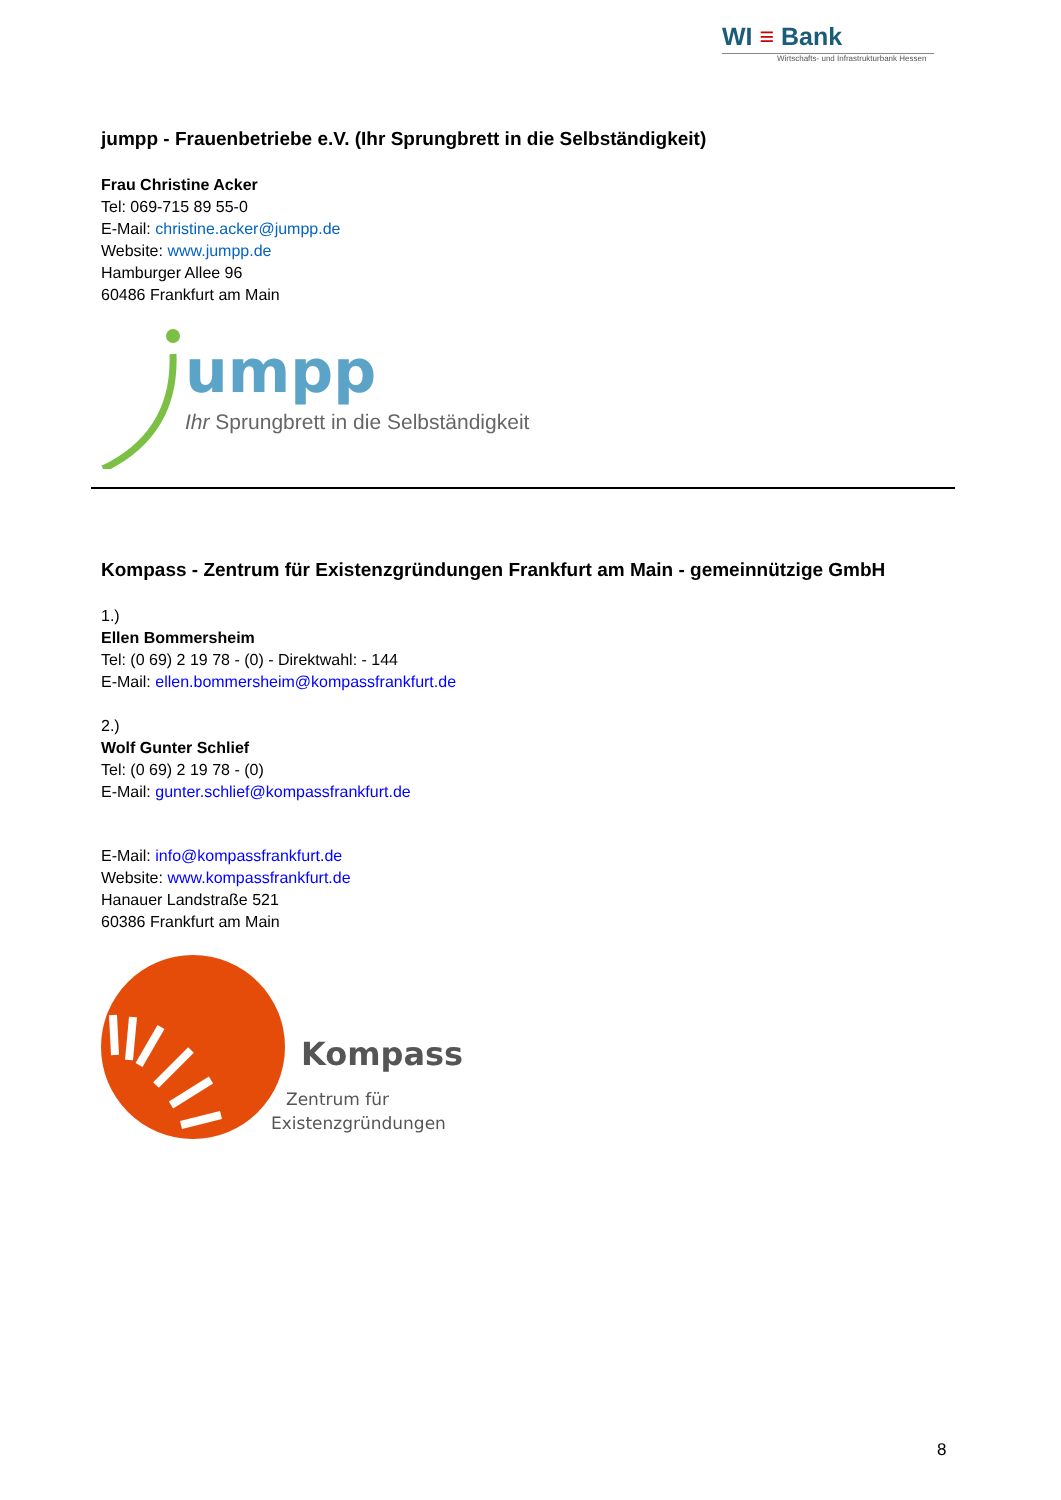WI ≡ Bank
Wirtschafts- und Infrastrukturbank Hessen
jumpp - Frauenbetriebe e.V. (Ihr Sprungbrett in die Selbständigkeit)
Frau Christine Acker
Tel: 069-715 89 55-0
E-Mail: christine.acker@jumpp.de
Website: www.jumpp.de
Hamburger Allee 96
60486 Frankfurt am Main
umpp
Ihr Sprungbrett in die Selbständigkeit
Kompass - Zentrum für Existenzgründungen Frankfurt am Main - gemeinnützige GmbH
1.)
Ellen Bommersheim
Tel: (0 69) 2 19 78 - (0) - Direktwahl: - 144
E-Mail: ellen.bommersheim@kompassfrankfurt.de
2.)
Wolf Gunter Schlief
Tel: (0 69) 2 19 78 - (0)
E-Mail: gunter.schlief@kompassfrankfurt.de
E-Mail: info@kompassfrankfurt.de
Website: www.kompassfrankfurt.de
Hanauer Landstraße 521
60386 Frankfurt am Main
Kompass
Zentrum für
Existenzgründungen
8